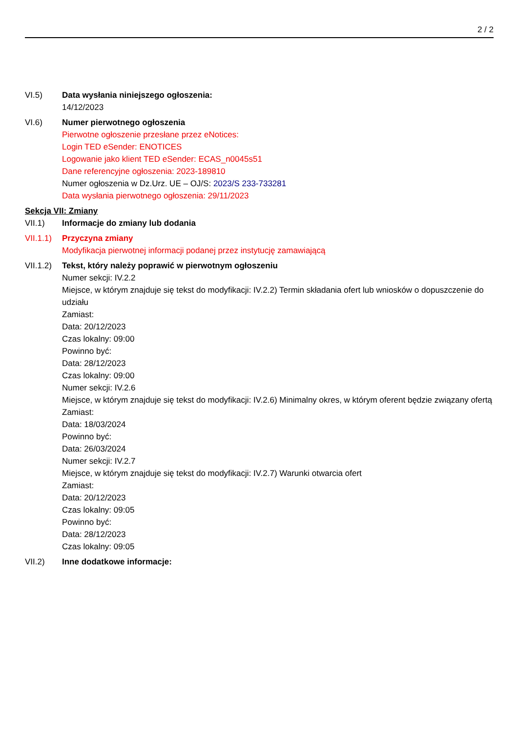2 / 2
VI.5) Data wysłania niniejszego ogłoszenia:
14/12/2023
VI.6) Numer pierwotnego ogłoszenia
Pierwotne ogłoszenie przesłane przez eNotices:
Login TED eSender: ENOTICES
Logowanie jako klient TED eSender: ECAS_n0045s51
Dane referencyjne ogłoszenia: 2023-189810
Numer ogłoszenia w Dz.Urz. UE – OJ/S: 2023/S 233-733281
Data wysłania pierwotnego ogłoszenia: 29/11/2023
Sekcja VII: Zmiany
VII.1) Informacje do zmiany lub dodania
VII.1.1)
Przyczyna zmiany
Modyfikacja pierwotnej informacji podanej przez instytucję zamawiającą
VII.1.2)
Tekst, który należy poprawić w pierwotnym ogłoszeniu
Numer sekcji: IV.2.2
Miejsce, w którym znajduje się tekst do modyfikacji: IV.2.2) Termin składania ofert lub wniosków o dopuszczenie do udziału
Zamiast:
Data: 20/12/2023
Czas lokalny: 09:00
Powinno być:
Data: 28/12/2023
Czas lokalny: 09:00
Numer sekcji: IV.2.6
Miejsce, w którym znajduje się tekst do modyfikacji: IV.2.6) Minimalny okres, w którym oferent będzie związany ofertą
Zamiast:
Data: 18/03/2024
Powinno być:
Data: 26/03/2024
Numer sekcji: IV.2.7
Miejsce, w którym znajduje się tekst do modyfikacji: IV.2.7) Warunki otwarcia ofert
Zamiast:
Data: 20/12/2023
Czas lokalny: 09:05
Powinno być:
Data: 28/12/2023
Czas lokalny: 09:05
VII.2) Inne dodatkowe informacje: